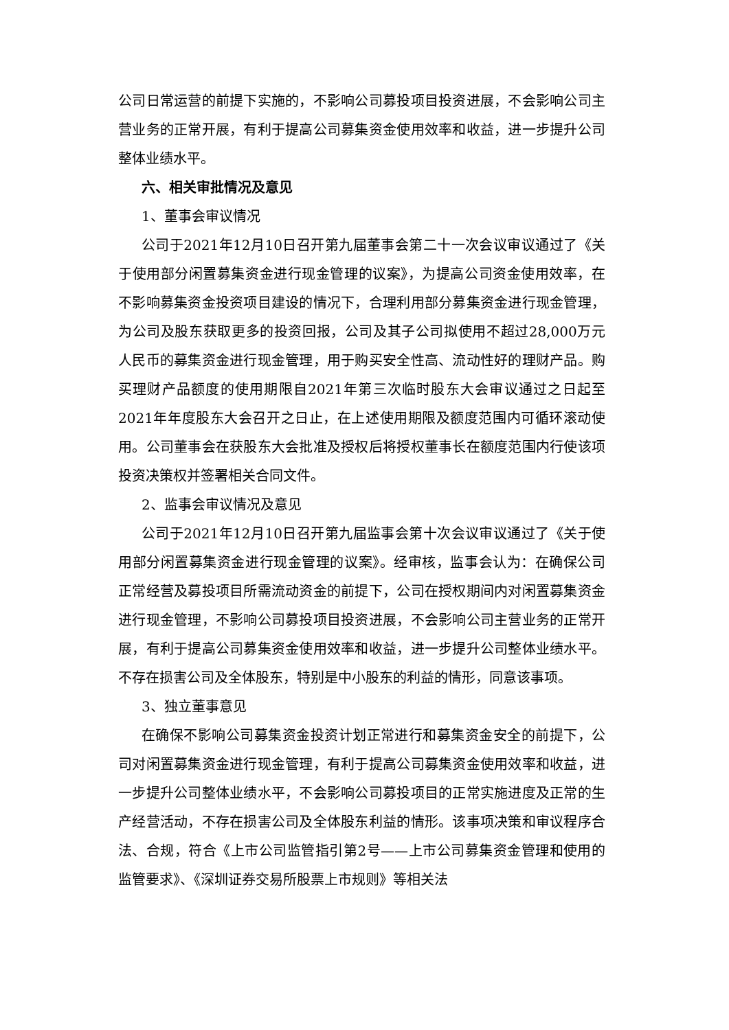公司日常运营的前提下实施的，不影响公司募投项目投资进展，不会影响公司主营业务的正常开展，有利于提高公司募集资金使用效率和收益，进一步提升公司整体业绩水平。
六、相关审批情况及意见
1、董事会审议情况
公司于2021年12月10日召开第九届董事会第二十一次会议审议通过了《关于使用部分闲置募集资金进行现金管理的议案》，为提高公司资金使用效率，在不影响募集资金投资项目建设的情况下，合理利用部分募集资金进行现金管理，为公司及股东获取更多的投资回报，公司及其子公司拟使用不超过28,000万元人民币的募集资金进行现金管理，用于购买安全性高、流动性好的理财产品。购买理财产品额度的使用期限自2021年第三次临时股东大会审议通过之日起至2021年年度股东大会召开之日止，在上述使用期限及额度范围内可循环滚动使用。公司董事会在获股东大会批准及授权后将授权董事长在额度范围内行使该项投资决策权并签署相关合同文件。
2、监事会审议情况及意见
公司于2021年12月10日召开第九届监事会第十次会议审议通过了《关于使用部分闲置募集资金进行现金管理的议案》。经审核，监事会认为：在确保公司正常经营及募投项目所需流动资金的前提下，公司在授权期间内对闲置募集资金进行现金管理，不影响公司募投项目投资进展，不会影响公司主营业务的正常开展，有利于提高公司募集资金使用效率和收益，进一步提升公司整体业绩水平。不存在损害公司及全体股东，特别是中小股东的利益的情形，同意该事项。
3、独立董事意见
在确保不影响公司募集资金投资计划正常进行和募集资金安全的前提下，公司对闲置募集资金进行现金管理，有利于提高公司募集资金使用效率和收益，进一步提升公司整体业绩水平，不会影响公司募投项目的正常实施进度及正常的生产经营活动，不存在损害公司及全体股东利益的情形。该事项决策和审议程序合法、合规，符合《上市公司监管指引第2号——上市公司募集资金管理和使用的监管要求》、《深圳证券交易所股票上市规则》等相关法